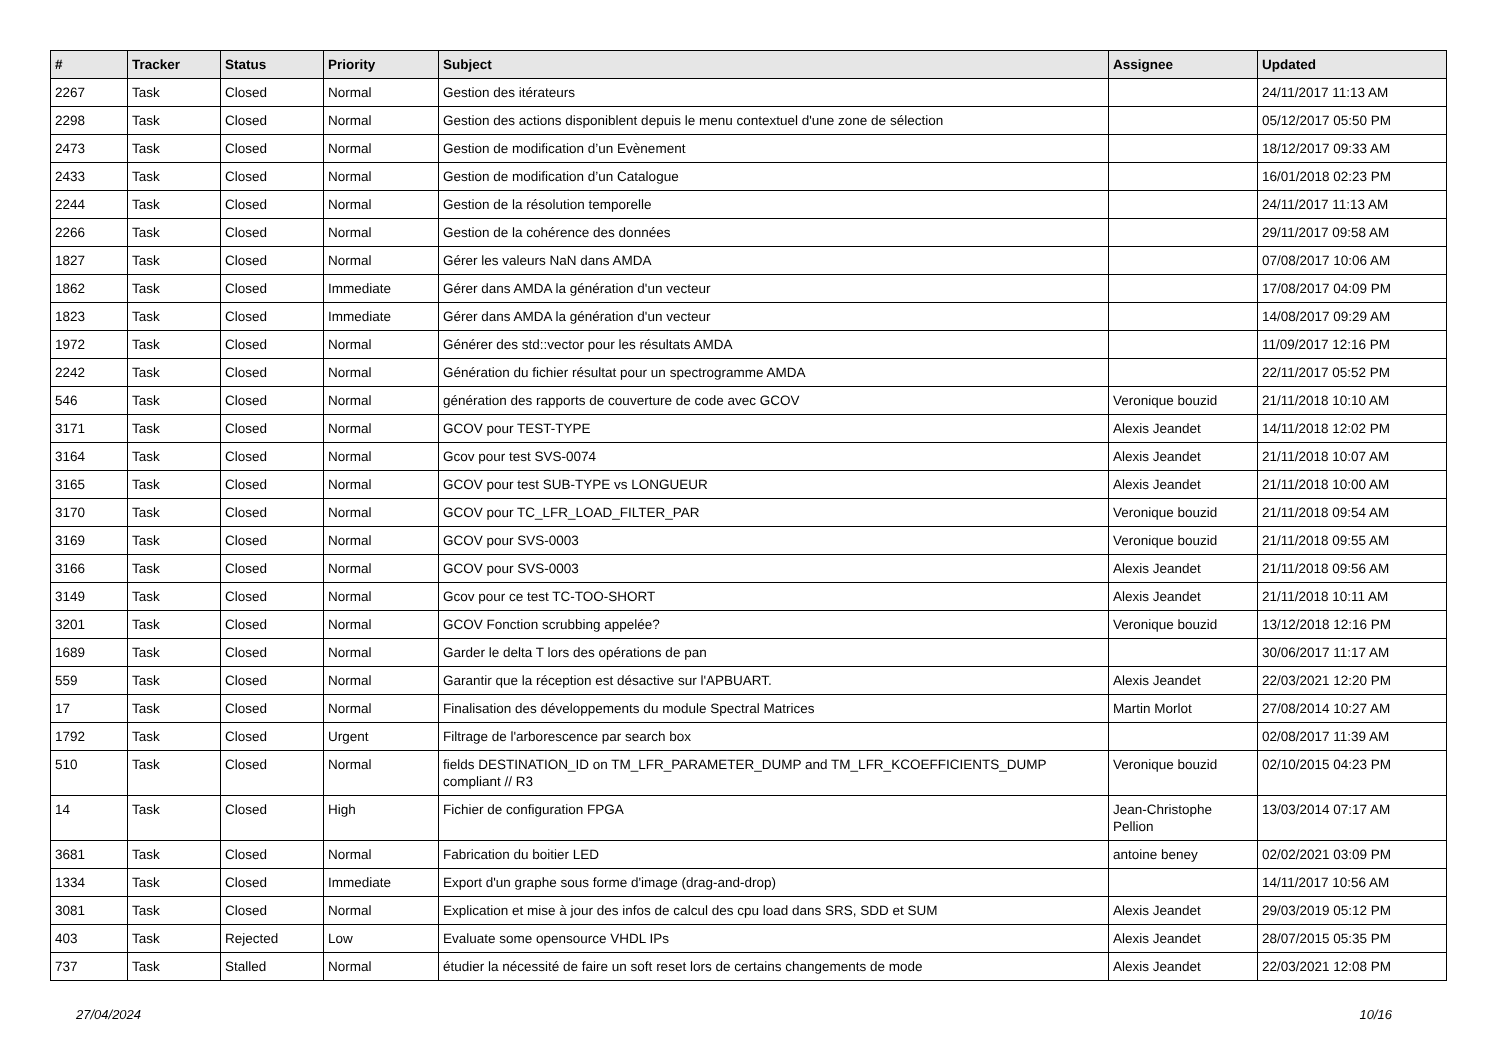| # | Tracker | Status | Priority | Subject | Assignee | Updated |
| --- | --- | --- | --- | --- | --- | --- |
| 2267 | Task | Closed | Normal | Gestion des itérateurs | | 24/11/2017 11:13 AM |
| 2298 | Task | Closed | Normal | Gestion des actions disponiblent depuis le menu contextuel d'une zone de sélection | | 05/12/2017 05:50 PM |
| 2473 | Task | Closed | Normal | Gestion de modification d’un Evènement | | 18/12/2017 09:33 AM |
| 2433 | Task | Closed | Normal | Gestion de modification d’un Catalogue | | 16/01/2018 02:23 PM |
| 2244 | Task | Closed | Normal | Gestion de la résolution temporelle | | 24/11/2017 11:13 AM |
| 2266 | Task | Closed | Normal | Gestion de la cohérence des données | | 29/11/2017 09:58 AM |
| 1827 | Task | Closed | Normal | Gérer les valeurs NaN dans AMDA | | 07/08/2017 10:06 AM |
| 1862 | Task | Closed | Immediate | Gérer dans AMDA la génération d'un vecteur | | 17/08/2017 04:09 PM |
| 1823 | Task | Closed | Immediate | Gérer dans AMDA la génération d'un vecteur | | 14/08/2017 09:29 AM |
| 1972 | Task | Closed | Normal | Générer des std::vector pour les résultats AMDA | | 11/09/2017 12:16 PM |
| 2242 | Task | Closed | Normal | Génération du fichier résultat pour un spectrogramme AMDA | | 22/11/2017 05:52 PM |
| 546 | Task | Closed | Normal | génération des rapports de couverture de code avec GCOV | Veronique bouzid | 21/11/2018 10:10 AM |
| 3171 | Task | Closed | Normal | GCOV pour TEST-TYPE | Alexis Jeandet | 14/11/2018 12:02 PM |
| 3164 | Task | Closed | Normal | Gcov pour test SVS-0074 | Alexis Jeandet | 21/11/2018 10:07 AM |
| 3165 | Task | Closed | Normal | GCOV pour test SUB-TYPE vs LONGUEUR | Alexis Jeandet | 21/11/2018 10:00 AM |
| 3170 | Task | Closed | Normal | GCOV pour TC_LFR_LOAD_FILTER_PAR | Veronique bouzid | 21/11/2018 09:54 AM |
| 3169 | Task | Closed | Normal | GCOV pour SVS-0003 | Veronique bouzid | 21/11/2018 09:55 AM |
| 3166 | Task | Closed | Normal | GCOV pour SVS-0003 | Alexis Jeandet | 21/11/2018 09:56 AM |
| 3149 | Task | Closed | Normal | Gcov pour ce test TC-TOO-SHORT | Alexis Jeandet | 21/11/2018 10:11 AM |
| 3201 | Task | Closed | Normal | GCOV Fonction scrubbing appelée? | Veronique bouzid | 13/12/2018 12:16 PM |
| 1689 | Task | Closed | Normal | Garder le delta T lors des opérations de pan | | 30/06/2017 11:17 AM |
| 559 | Task | Closed | Normal | Garantir que la réception est désactive sur l'APBUART. | Alexis Jeandet | 22/03/2021 12:20 PM |
| 17 | Task | Closed | Normal | Finalisation des développements du module Spectral Matrices | Martin Morlot | 27/08/2014 10:27 AM |
| 1792 | Task | Closed | Urgent | Filtrage de l'arborescence par search box | | 02/08/2017 11:39 AM |
| 510 | Task | Closed | Normal | fields DESTINATION_ID on TM_LFR_PARAMETER_DUMP and TM_LFR_KCOEFFICIENTS_DUMP compliant // R3 | Veronique bouzid | 02/10/2015 04:23 PM |
| 14 | Task | Closed | High | Fichier de configuration FPGA | Jean-Christophe Pellion | 13/03/2014 07:17 AM |
| 3681 | Task | Closed | Normal | Fabrication du boitier LED | antoine beney | 02/02/2021 03:09 PM |
| 1334 | Task | Closed | Immediate | Export d'un graphe sous forme d'image (drag-and-drop) | | 14/11/2017 10:56 AM |
| 3081 | Task | Closed | Normal | Explication et mise à jour des infos de calcul des cpu load dans SRS, SDD et SUM | Alexis Jeandet | 29/03/2019 05:12 PM |
| 403 | Task | Rejected | Low | Evaluate some opensource VHDL IPs | Alexis Jeandet | 28/07/2015 05:35 PM |
| 737 | Task | Stalled | Normal | étudier la nécessité de faire un soft reset lors de certains changements de mode | Alexis Jeandet | 22/03/2021 12:08 PM |
27/04/2024 10/16